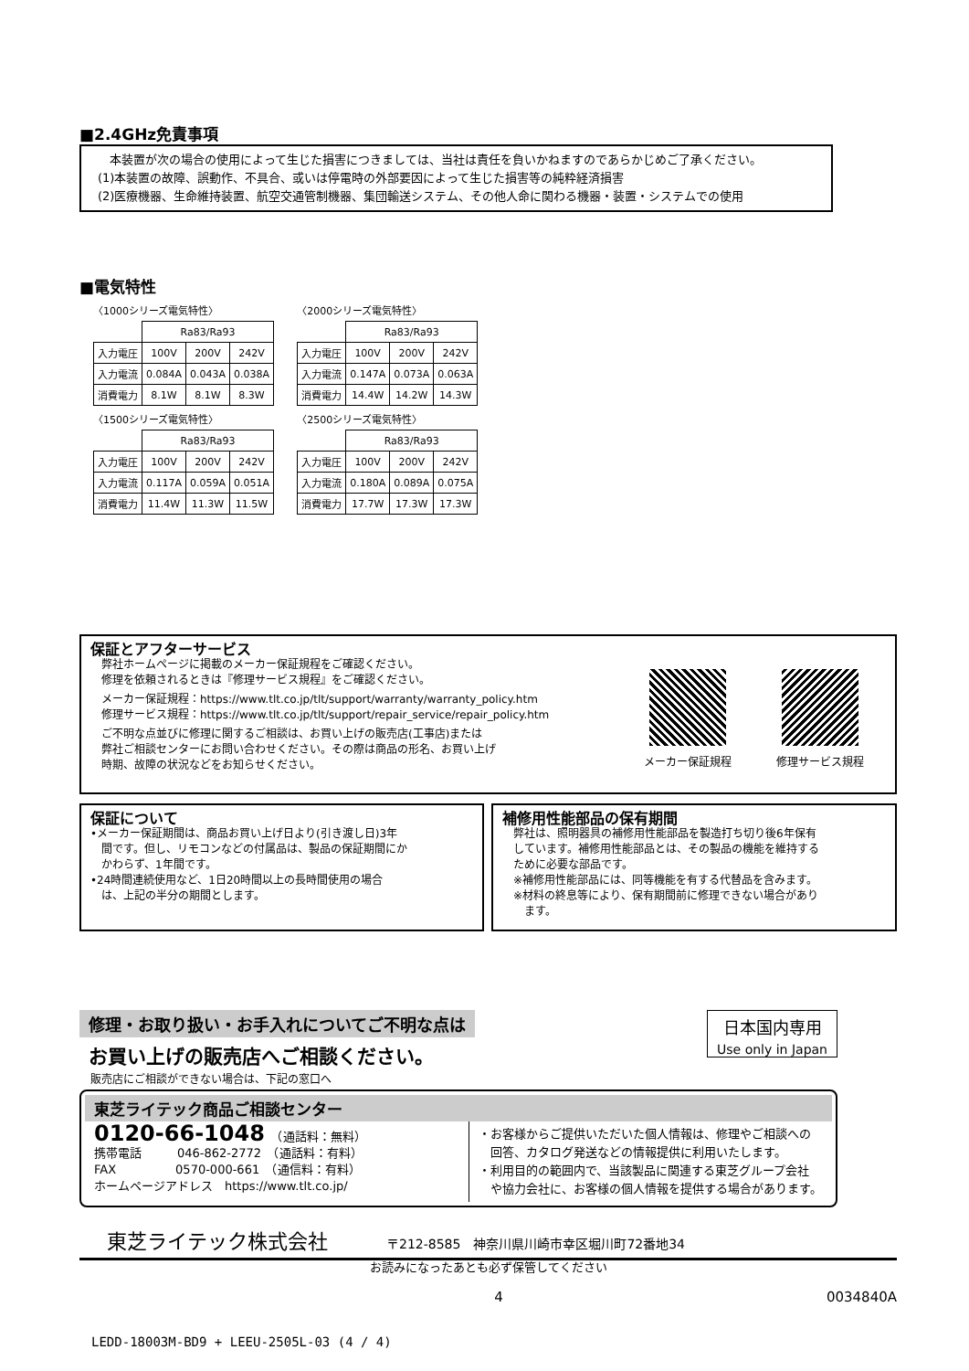■2.4GHz免責事項
　本装置が次の場合の使用によって生じた損害につきましては、当社は責任を負いかねますのであらかじめご了承ください。
(1)本装置の故障、誤動作、不具合、或いは停電時の外部要因によって生じた損害等の純粋経済損害
(2)医療機器、生命維持装置、航空交通管制機器、集団輸送システム、その他人命に関わる機器・装置・システムでの使用
■電気特性
〈1000シリーズ電気特性〉
| | Ra83/Ra93 | | |
| 入力電圧 | 100V | 200V | 242V |
| 入力電流 | 0.084A | 0.043A | 0.038A |
| 消費電力 | 8.1W | 8.1W | 8.3W |
〈2000シリーズ電気特性〉
| | Ra83/Ra93 | | |
| 入力電圧 | 100V | 200V | 242V |
| 入力電流 | 0.147A | 0.073A | 0.063A |
| 消費電力 | 14.4W | 14.2W | 14.3W |
〈1500シリーズ電気特性〉
| | Ra83/Ra93 | | |
| 入力電圧 | 100V | 200V | 242V |
| 入力電流 | 0.117A | 0.059A | 0.051A |
| 消費電力 | 11.4W | 11.3W | 11.5W |
〈2500シリーズ電気特性〉
| | Ra83/Ra93 | | |
| 入力電圧 | 100V | 200V | 242V |
| 入力電流 | 0.180A | 0.089A | 0.075A |
| 消費電力 | 17.7W | 17.3W | 17.3W |
保証とアフターサービス
　弊社ホームページに掲載のメーカー保証規程をご確認ください。
　修理を依頼されるときは『修理サービス規程』をご確認ください。
　メーカー保証規程：https://www.tlt.co.jp/tlt/support/warranty/warranty_policy.htm
　修理サービス規程：https://www.tlt.co.jp/tlt/support/repair_service/repair_policy.htm
　ご不明な点並びに修理に関するご相談は、お買い上げの販売店(工事店)または
　弊社ご相談センターにお問い合わせください。その際は商品の形名、お買い上げ
　時期、故障の状況などをお知らせください。
メーカー保証規程 修理サービス規程
保証について
•メーカー保証期間は、商品お買い上げ日より(引き渡し日)3年
　間です。但し、リモコンなどの付属品は、製品の保証期間にか
　かわらず、1年間です。
•24時間連続使用など、1日20時間以上の長時間使用の場合
　は、上記の半分の期間とします。
補修用性能部品の保有期間
　弊社は、照明器具の補修用性能部品を製造打ち切り後6年保有
　しています。補修用性能部品とは、その製品の機能を維持する
　ために必要な部品です。
　※補修用性能部品には、同等機能を有する代替品を含みます。
　※材料の終息等により、保有期間前に修理できない場合があり
　　ます。
修理・お取り扱い・お手入れについてご不明な点は
お買い上げの販売店へご相談ください。
　販売店にご相談ができない場合は、下記の窓口へ
日本国内専用
Use only in Japan
東芝ライテック商品ご相談センター
0120-66-1048　（通話料：無料）
携帯電話　　　046-862-2772　（通話料：有料）
FAX　　　　　0570-000-661　（通信料：有料）
ホームページアドレス　https://www.tlt.co.jp/
・お客様からご提供いただいた個人情報は、修理やご相談への
　回答、カタログ発送などの情報提供に利用いたします。
・利用目的の範囲内で、当該製品に関連する東芝グループ会社
　や協力会社に、お客様の個人情報を提供する場合があります。
東芝ライテック株式会社　　　　〒212-8585　神奈川県川崎市幸区堀川町72番地34
お読みになったあとも必ず保管してください
4 0034840A
LEDD-18003M-BD9 + LEEU-2505L-03 (4 / 4)